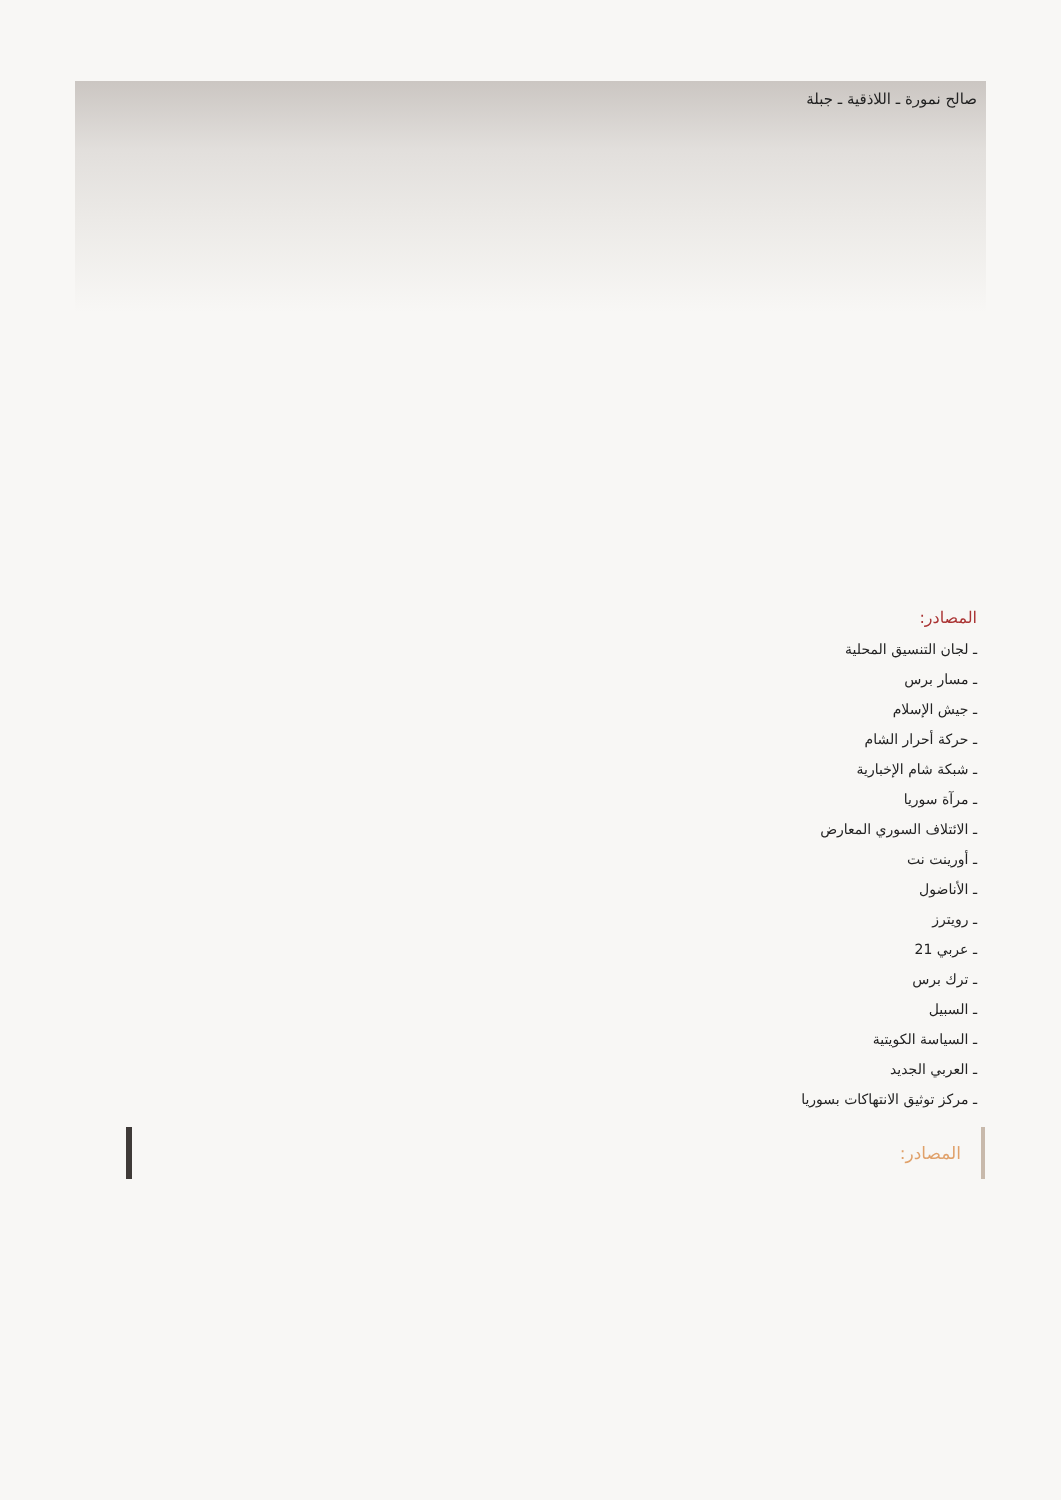صالح نمورة ـ اللاذقية ـ جبلة
المصادر:
ـ لجان التنسيق المحلية
ـ مسار برس
ـ جيش الإسلام
ـ حركة أحرار الشام
ـ شبكة شام الإخبارية
ـ مرآة سوريا
ـ الائتلاف السوري المعارض
ـ أورينت نت
ـ الأناضول
ـ رويترز
ـ عربي 21
ـ ترك برس
ـ السبيل
ـ السياسة الكويتية
ـ العربي الجديد
ـ مركز توثيق الانتهاكات بسوريا
المصادر: